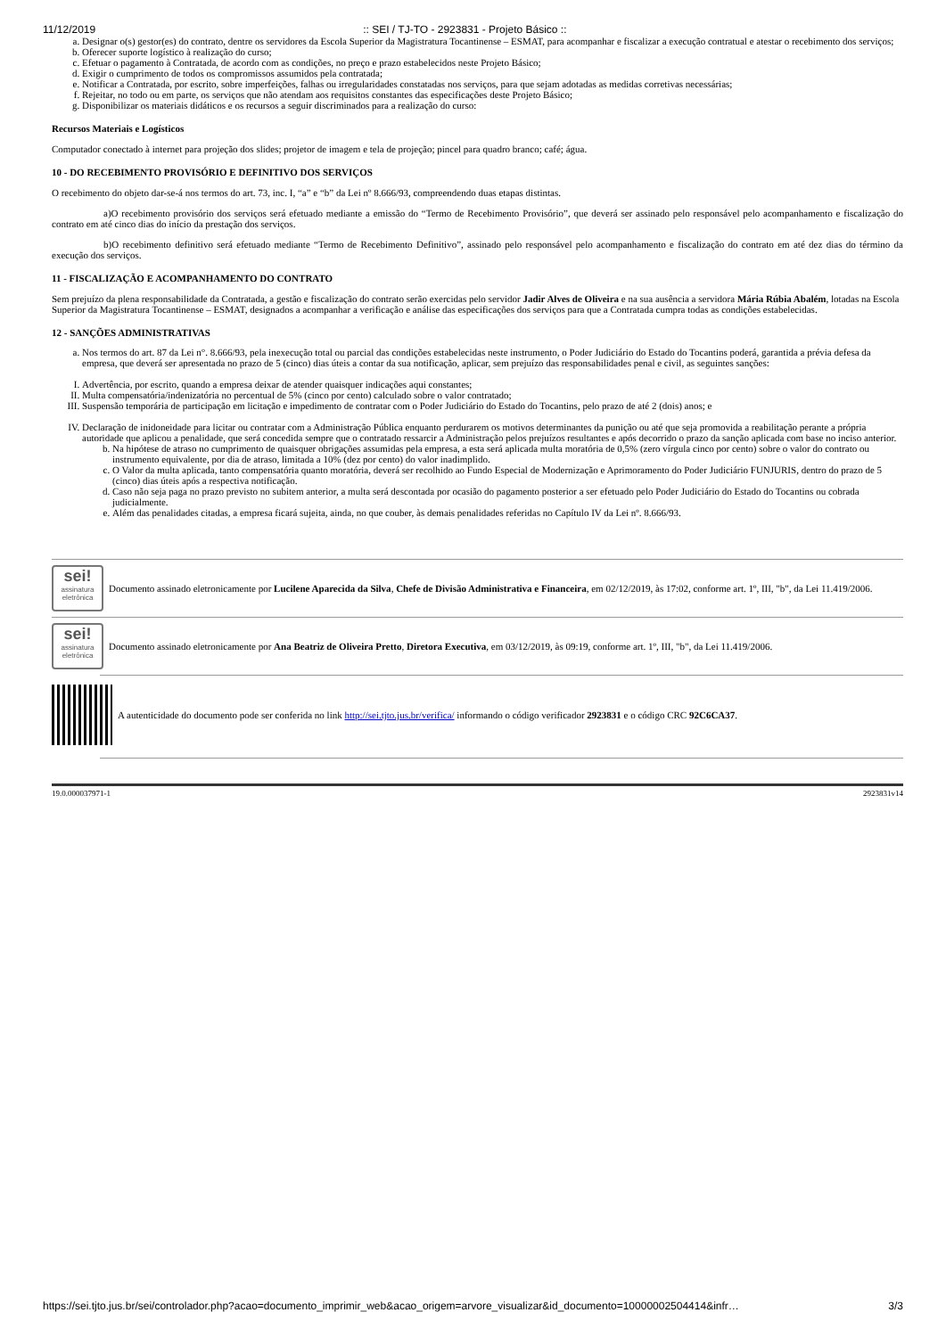11/12/2019:: SEI / TJ-TO - 2923831 - Projeto Básico ::
a. Designar o(s) gestor(es) do contrato, dentre os servidores da Escola Superior da Magistratura Tocantinense – ESMAT, para acompanhar e fiscalizar a execução contratual e atestar o recebimento dos serviços;
b. Oferecer suporte logístico à realização do curso;
c. Efetuar o pagamento à Contratada, de acordo com as condições, no preço e prazo estabelecidos neste Projeto Básico;
d. Exigir o cumprimento de todos os compromissos assumidos pela contratada;
e. Notificar a Contratada, por escrito, sobre imperfeições, falhas ou irregularidades constatadas nos serviços, para que sejam adotadas as medidas corretivas necessárias;
f. Rejeitar, no todo ou em parte, os serviços que não atendam aos requisitos constantes das especificações deste Projeto Básico;
g. Disponibilizar os materiais didáticos e os recursos a seguir discriminados para a realização do curso:
Recursos Materiais e Logísticos
Computador conectado à internet para projeção dos slides; projetor de imagem e tela de projeção; pincel para quadro branco; café; água.
10 - DO RECEBIMENTO PROVISÓRIO E DEFINITIVO DOS SERVIÇOS
O recebimento do objeto dar-se-á nos termos do art. 73, inc. I, “a” e “b” da Lei nº 8.666/93, compreendendo duas etapas distintas.
a)O recebimento provisório dos serviços será efetuado mediante a emissão do “Termo de Recebimento Provisório”, que deverá ser assinado pelo responsável pelo acompanhamento e fiscalização do contrato em até cinco dias do início da prestação dos serviços.
b)O recebimento definitivo será efetuado mediante “Termo de Recebimento Definitivo”, assinado pelo responsável pelo acompanhamento e fiscalização do contrato em até dez dias do término da execução dos serviços.
11 - FISCALIZAÇÃO E ACOMPANHAMENTO DO CONTRATO
Sem prejuízo da plena responsabilidade da Contratada, a gestão e fiscalização do contrato serão exercidas pelo servidor Jadir Alves de Oliveira e na sua ausência a servidora Mária Rúbia Abalém, lotadas na Escola Superior da Magistratura Tocantinense – ESMAT, designados a acompanhar a verificação e análise das especificações dos serviços para que a Contratada cumpra todas as condições estabelecidas.
12 - SANÇÕES ADMINISTRATIVAS
a. Nos termos do art. 87 da Lei n°. 8.666/93, pela inexecução total ou parcial das condições estabelecidas neste instrumento, o Poder Judiciário do Estado do Tocantins poderá, garantida a prévia defesa da empresa, que deverá ser apresentada no prazo de 5 (cinco) dias úteis a contar da sua notificação, aplicar, sem prejuízo das responsabilidades penal e civil, as seguintes sanções:
I. Advertência, por escrito, quando a empresa deixar de atender quaisquer indicações aqui constantes;
II. Multa compensatória/indenizatória no percentual de 5% (cinco por cento) calculado sobre o valor contratado;
III. Suspensão temporária de participação em licitação e impedimento de contratar com o Poder Judiciário do Estado do Tocantins, pelo prazo de até 2 (dois) anos; e
IV. Declaração de inidoneidade para licitar ou contratar com a Administração Pública enquanto perdurarem os motivos determinantes da punição ou até que seja promovida a reabilitação perante a própria autoridade que aplicou a penalidade, que será concedida sempre que o contratado ressarcir a Administração pelos prejuízos resultantes e após decorrido o prazo da sanção aplicada com base no inciso anterior.
b. Na hipótese de atraso no cumprimento de quaisquer obrigações assumidas pela empresa, a esta será aplicada multa moratória de 0,5% (zero vírgula cinco por cento) sobre o valor do contrato ou instrumento equivalente, por dia de atraso, limitada a 10% (dez por cento) do valor inadimplido.
c. O Valor da multa aplicada, tanto compensatória quanto moratória, deverá ser recolhido ao Fundo Especial de Modernização e Aprimoramento do Poder Judiciário FUNJURIS, dentro do prazo de 5 (cinco) dias úteis após a respectiva notificação.
d. Caso não seja paga no prazo previsto no subitem anterior, a multa será descontada por ocasião do pagamento posterior a ser efetuado pelo Poder Judiciário do Estado do Tocantins ou cobrada judicialmente.
e. Além das penalidades citadas, a empresa ficará sujeita, ainda, no que couber, às demais penalidades referidas no Capítulo IV da Lei nº. 8.666/93.
sei!
assinatura eletrônica
Documento assinado eletronicamente por Lucilene Aparecida da Silva, Chefe de Divisão Administrativa e Financeira, em 02/12/2019, às 17:02, conforme art. 1º, III, "b", da Lei 11.419/2006.
sei!
assinatura eletrônica
Documento assinado eletronicamente por Ana Beatriz de Oliveira Pretto, Diretora Executiva, em 03/12/2019, às 09:19, conforme art. 1º, III, "b", da Lei 11.419/2006.
A autenticidade do documento pode ser conferida no link http://sei.tjto.jus.br/verifica/ informando o código verificador 2923831 e o código CRC 92C6CA37.
19.0.000037971-1 2923831v14
https://sei.tjto.jus.br/sei/controlador.php?acao=documento_imprimir_web&acao_origem=arvore_visualizar&id_documento=10000002504414&infr… 3/3